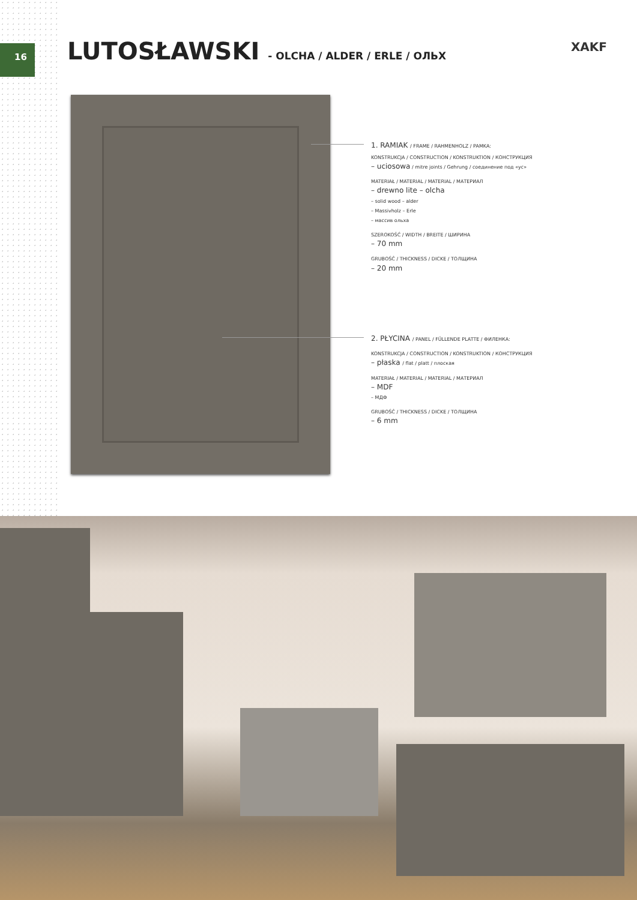16
LUTOSŁAWSKI - OLCHA / ALDER / ERLE / ОЛЬХ
XAKF
1. RAMIAK / FRAME / RAHMENHOLZ / PAMKA:
KONSTRUKCJA / CONSTRUCTION / KONSTRUKTION / КОНСТРУКЦИЯ
– uciosowa / mitre joints / Gehrung / соединение под «ус»
MATERIAŁ / MATERIAL / MATERIAL / МАТЕРИАЛ
– drewno lite – olcha
– solid wood – alder
– Massivholz – Erle
– массив ольха
SZEROKOŚĆ / WIDTH / BREITE / ШИРИНА
– 70 mm
GRUBOŚĆ / THICKNESS / DICKE / ТОЛЩИНА
– 20 mm
2. PŁYCINA / PANEL / FÜLLENDE PLATTE / ФИЛЕНКА:
KONSTRUKCJA / CONSTRUCTION / KONSTRUKTION / КОНСТРУКЦИЯ
– płaska / flat / platt / плоская
MATERIAŁ / MATERIAL / MATERIAL / МАТЕРИАЛ
– MDF
– МДФ
GRUBOŚĆ / THICKNESS / DICKE / ТОЛЩИНА
– 6 mm